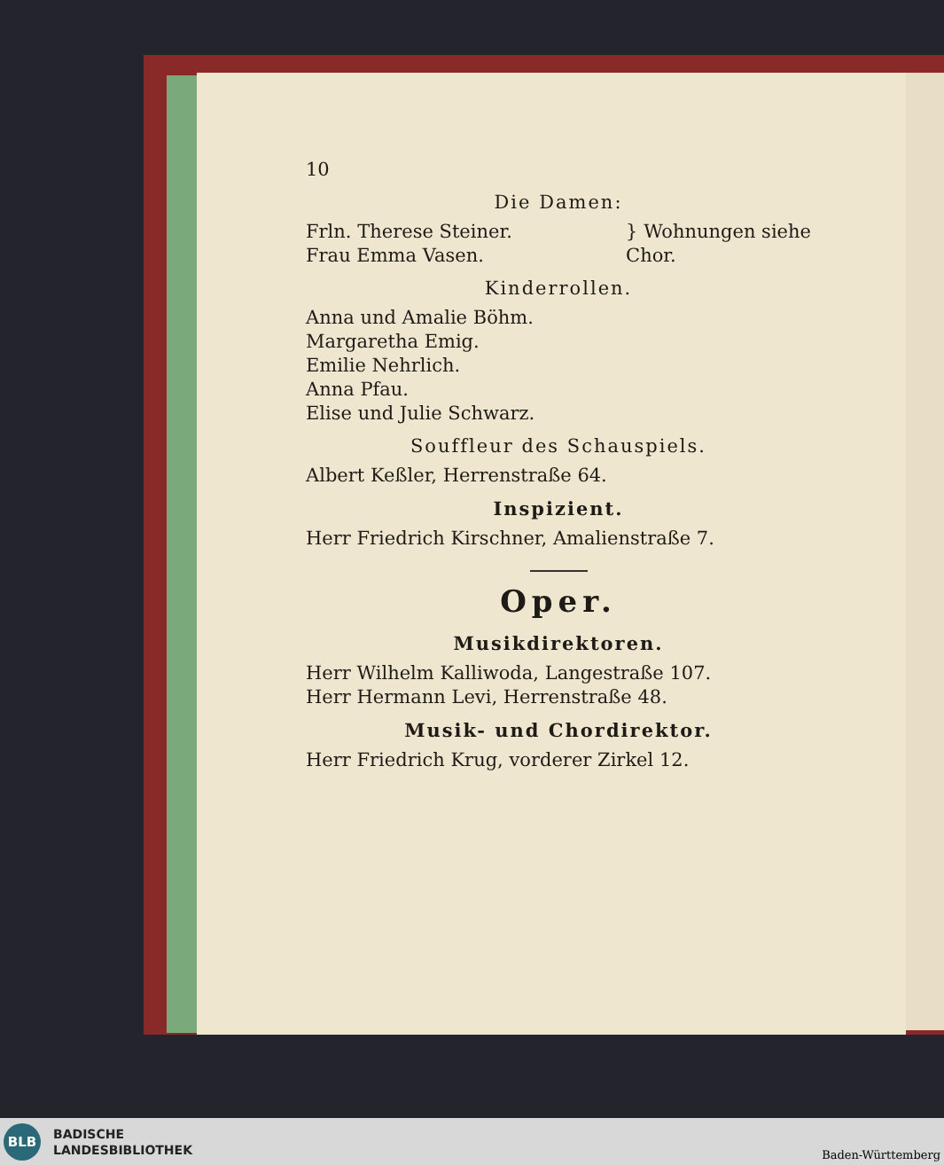10
Die Damen:
Frln. Therese Steiner.
Frau Emma Vasen.
} Wohnungen siehe
Chor.
Kinderrollen.
Anna und Amalie Böhm.
Margaretha Emig.
Emilie Nehrlich.
Anna Pfau.
Elise und Julie Schwarz.
Souffleur des Schauspiels.
Albert Keßler, Herrenstraße 64.
Inspizient.
Herr Friedrich Kirschner, Amalienstraße 7.
Oper.
Musikdirektoren.
Herr Wilhelm Kalliwoda, Langestraße 107.
Herr Hermann Levi, Herrenstraße 48.
Musik- und Chordirektor.
Herr Friedrich Krug, vorderer Zirkel 12.
BLB
BADISCHE
LANDESBIBLIOTHEK
Baden-Württemberg